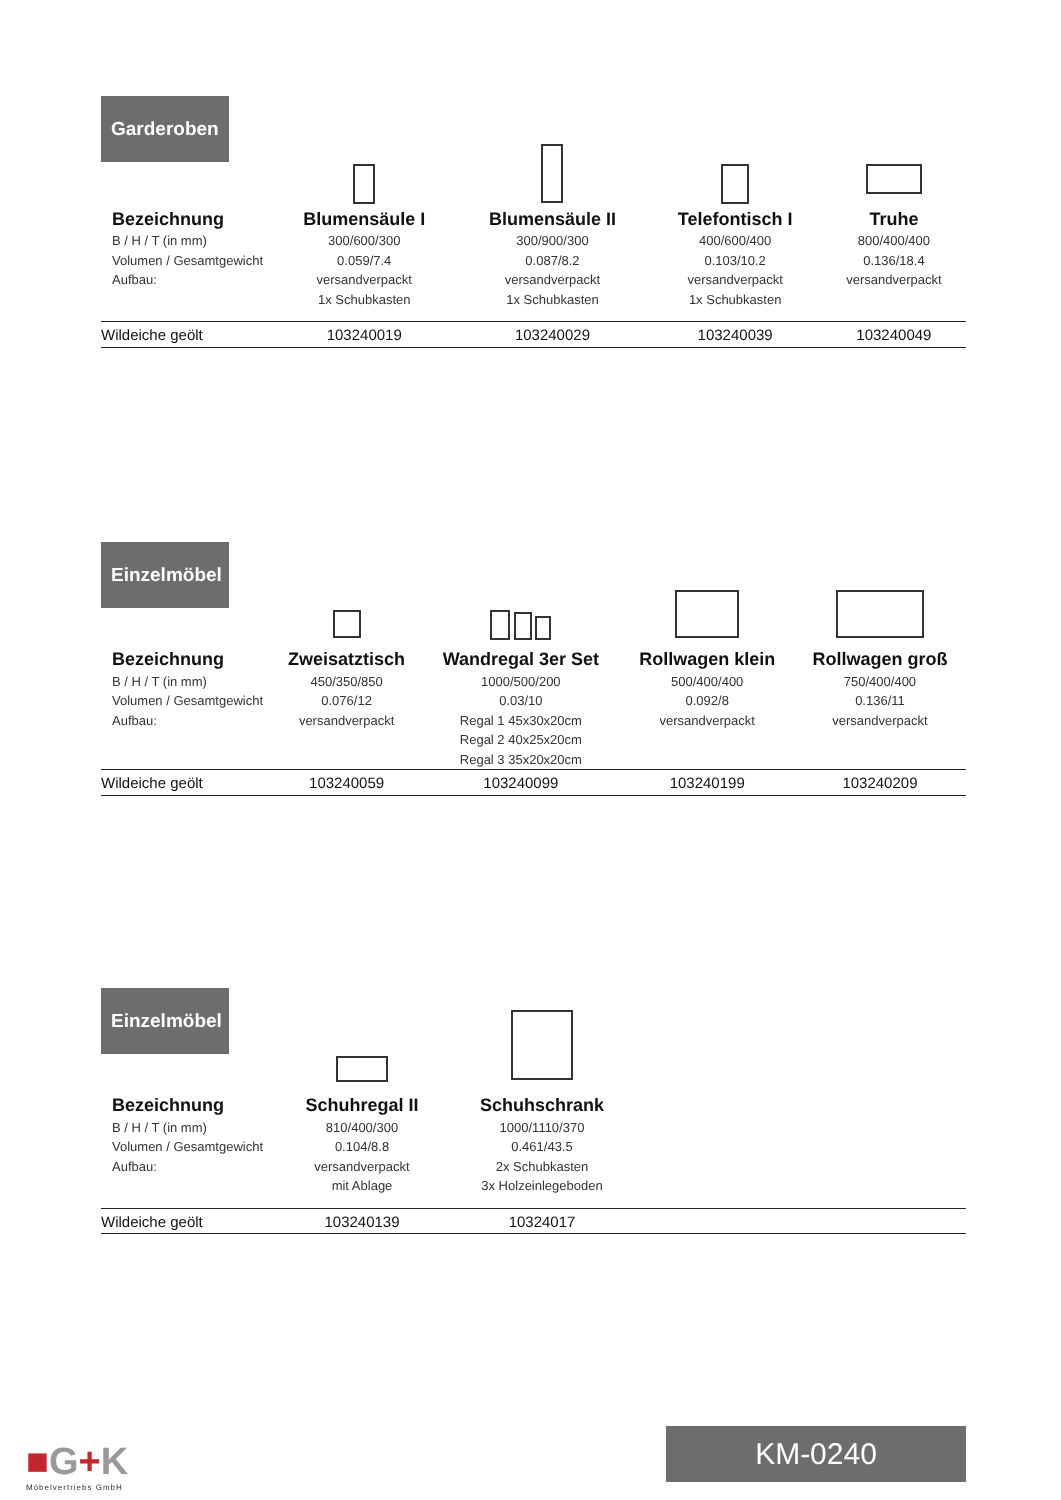Garderoben
| Bezeichnung | Blumensäule I | Blumensäule II | Telefontisch I | Truhe |
| --- | --- | --- | --- | --- |
| B / H / T (in mm) | 300/600/300 | 300/900/300 | 400/600/400 | 800/400/400 |
| Volumen / Gesamtgewicht | 0.059/7.4 | 0.087/8.2 | 0.103/10.2 | 0.136/18.4 |
| Aufbau: | versandverpackt | versandverpackt | versandverpackt | versandverpackt |
| | 1x Schubkasten | 1x Schubkasten | 1x Schubkasten | |
| Wildeiche geölt | 103240019 | 103240029 | 103240039 | 103240049 |
Einzelmöbel
| Bezeichnung | Zweisatztisch | Wandregal 3er Set | Rollwagen klein | Rollwagen groß |
| --- | --- | --- | --- | --- |
| B / H / T (in mm) | 450/350/850 | 1000/500/200 | 500/400/400 | 750/400/400 |
| Volumen / Gesamtgewicht | 0.076/12 | 0.03/10 | 0.092/8 | 0.136/11 |
| Aufbau: | versandverpackt | Regal 1 45x30x20cm | versandverpackt | versandverpackt |
| | | Regal 2 40x25x20cm | | |
| | | Regal 3 35x20x20cm | | |
| Wildeiche geölt | 103240059 | 103240099 | 103240199 | 103240209 |
Einzelmöbel
| Bezeichnung | Schuhregal II | Schuhschrank | | |
| B / H / T (in mm) | 810/400/300 | 1000/1110/370 | | |
| Volumen / Gesamtgewicht | 0.104/8.8 | 0.461/43.5 | | |
| Aufbau: | versandverpackt | 2x Schubkasten | | |
| | mit Ablage | 3x Holzeinlegeboden | | |
| Wildeiche geölt | 103240139 | 10324017 | | |
■G+K
Möbelvertriebs GmbH
KM-0240